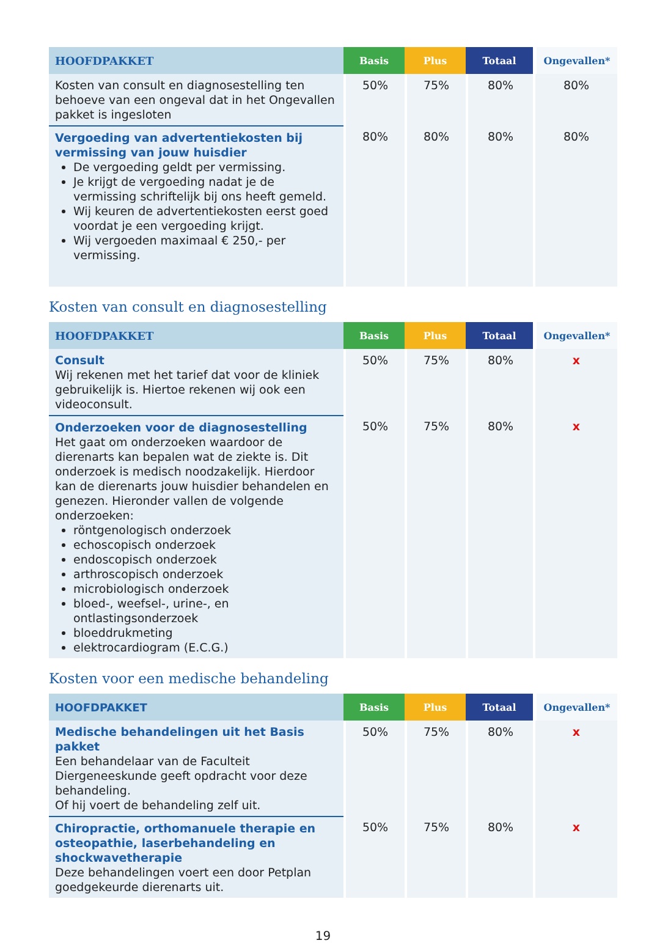| HOOFDPAKKET | Basis | Plus | Totaal | Ongevallen* |
| --- | --- | --- | --- | --- |
| Kosten van consult en diagnosestelling ten behoeve van een ongeval dat in het Ongevallen pakket is ingesloten | 50% | 75% | 80% | 80% |
| Vergoeding van advertentiekosten bij vermissing van jouw huisdier De vergoeding geldt per vermissing. Je krijgt de vergoeding nadat je de vermissing schriftelijk bij ons heeft gemeld. Wij keuren de advertentiekosten eerst goed voordat je een vergoeding krijgt. Wij vergoeden maximaal € 250,- per vermissing. | 80% | 80% | 80% | 80% |
Kosten van consult en diagnosestelling
| HOOFDPAKKET | Basis | Plus | Totaal | Ongevallen* |
| --- | --- | --- | --- | --- |
| Consult Wij rekenen met het tarief dat voor de kliniek gebruikelijk is. Hiertoe rekenen wij ook een videoconsult. | 50% | 75% | 80% | x |
| Onderzoeken voor de diagnosestelling Het gaat om onderzoeken waardoor de dierenarts kan bepalen wat de ziekte is. Dit onderzoek is medisch noodzakelijk. Hierdoor kan de dierenarts jouw huisdier behandelen en genezen. Hieronder vallen de volgende onderzoeken: röntgenologisch onderzoek echoscopisch onderzoek endoscopisch onderzoek arthroscopisch onderzoek microbiologisch onderzoek bloed-, weefsel-, urine-, en ontlastingsonderzoek bloeddrukmeting elektrocardiogram (E.C.G.) | 50% | 75% | 80% | x |
Kosten voor een medische behandeling
| HOOFDPAKKET | Basis | Plus | Totaal | Ongevallen* |
| --- | --- | --- | --- | --- |
| Medische behandelingen uit het Basis pakket Een behandelaar van de Faculteit Diergeneeskunde geeft opdracht voor deze behandeling. Of hij voert de behandeling zelf uit. | 50% | 75% | 80% | x |
| Chiropractie, orthomanuele therapie en osteopathie, laserbehandeling en shockwavetherapie Deze behandelingen voert een door Petplan goedgekeurde dierenarts uit. | 50% | 75% | 80% | x |
19